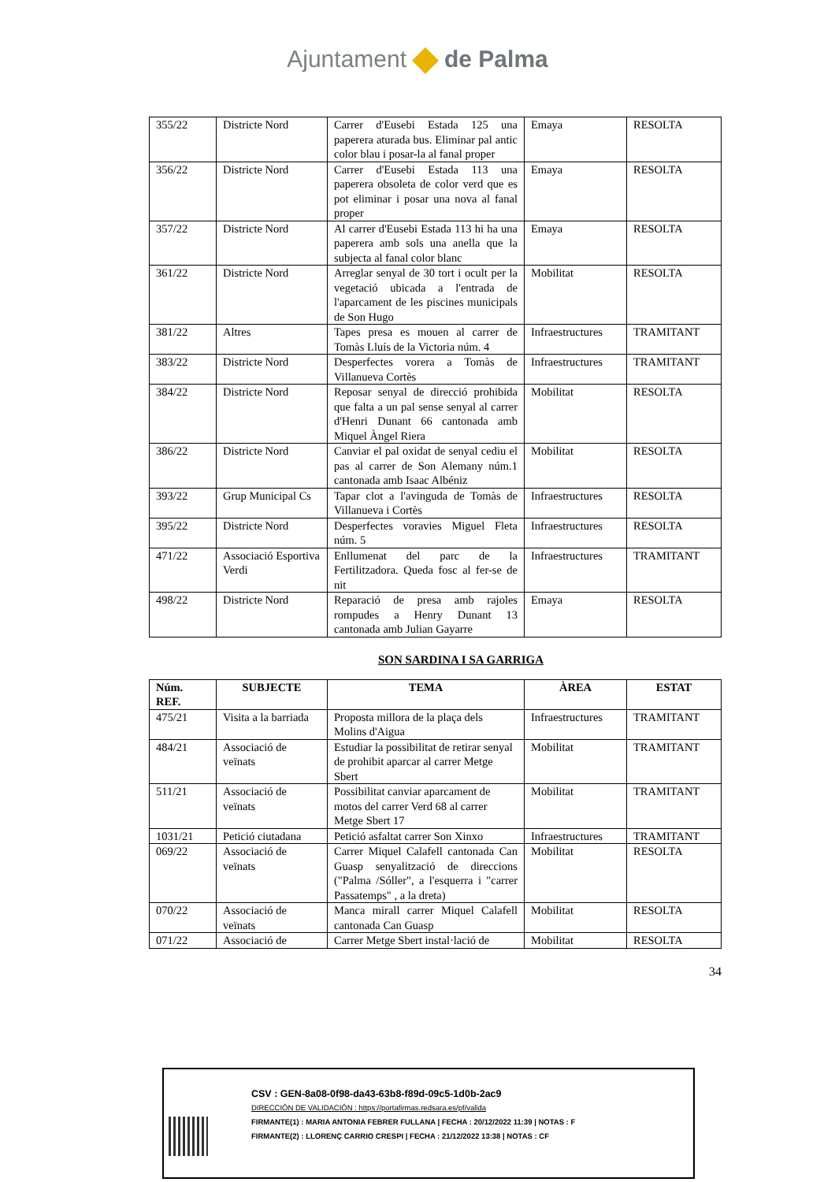Ajuntament de Palma
| 355/22 | Districte Nord | Carrer d'Eusebi Estada 125 una paperera aturada bus. Eliminar pal antic color blau i posar-la al fanal proper | Emaya | RESOLTA |
| 356/22 | Districte Nord | Carrer d'Eusebi Estada 113 una paperera obsoleta de color verd que es pot eliminar i posar una nova al fanal proper | Emaya | RESOLTA |
| 357/22 | Districte Nord | Al carrer d'Eusebi Estada 113 hi ha una paperera amb sols una anella que la subjecta al fanal color blanc | Emaya | RESOLTA |
| 361/22 | Districte Nord | Arreglar senyal de 30 tort i ocult per la vegetació ubicada a l'entrada de l'aparcament de les piscines municipals de Son Hugo | Mobilitat | RESOLTA |
| 381/22 | Altres | Tapes presa es mouen al carrer de Tomàs Lluís de la Victoria núm. 4 | Infraestructures | TRAMITANT |
| 383/22 | Districte Nord | Desperfectes vorera a Tomàs de Villanueva Cortès | Infraestructures | TRAMITANT |
| 384/22 | Districte Nord | Reposar senyal de direcció prohibida que falta a un pal sense senyal al carrer d'Henri Dunant 66 cantonada amb Miquel Àngel Riera | Mobilitat | RESOLTA |
| 386/22 | Districte Nord | Canviar el pal oxidat de senyal cediu el pas al carrer de Son Alemany núm.1 cantonada amb Isaac Albéniz | Mobilitat | RESOLTA |
| 393/22 | Grup Municipal Cs | Tapar clot a l'avinguda de Tomàs de Villanueva i Cortès | Infraestructures | RESOLTA |
| 395/22 | Districte Nord | Desperfectes voravies Miguel Fleta núm. 5 | Infraestructures | RESOLTA |
| 471/22 | Associació Esportiva Verdi | Enllumenat del parc de la Fertilitzadora. Queda fosc al fer-se de nit | Infraestructures | TRAMITANT |
| 498/22 | Districte Nord | Reparació de presa amb rajoles rompudes a Henry Dunant 13 cantonada amb Julian Gayarre | Emaya | RESOLTA |
SON SARDINA I SA GARRIGA
| Núm. REF. | SUBJECTE | TEMA | ÀREA | ESTAT |
| --- | --- | --- | --- | --- |
| 475/21 | Visita a la barriada | Proposta millora de la plaça dels Molins d'Aigua | Infraestructures | TRAMITANT |
| 484/21 | Associació de veïnats | Estudiar la possibilitat de retirar senyal de prohibit aparcar al carrer Metge Sbert | Mobilitat | TRAMITANT |
| 511/21 | Associació de veïnats | Possibilitat canviar aparcament de motos del carrer Verd 68 al carrer Metge Sbert 17 | Mobilitat | TRAMITANT |
| 1031/21 | Petició ciutadana | Petició asfaltat carrer Son Xinxo | Infraestructures | TRAMITANT |
| 069/22 | Associació de veïnats | Carrer Miquel Calafell cantonada Can Guasp senyalització de direccions ("Palma /Sóller", a l'esquerra i "carrer Passatemps" , a la dreta) | Mobilitat | RESOLTA |
| 070/22 | Associació de veïnats | Manca mirall carrer Miquel Calafell cantonada Can Guasp | Mobilitat | RESOLTA |
| 071/22 | Associació de | Carrer Metge Sbert instal·lació de | Mobilitat | RESOLTA |
34
CSV : GEN-8a08-0f98-da43-63b8-f89d-09c5-1d0b-2ac9
DIRECCIÓN DE VALIDACIÓN : https://portafirmas.redsara.es/pf/valida
FIRMANTE(1) : MARIA ANTONIA FEBRER FULLANA | FECHA : 20/12/2022 11:39 | NOTAS : F
FIRMANTE(2) : LLORENÇ CARRIO CRESPI | FECHA : 21/12/2022 13:38 | NOTAS : CF